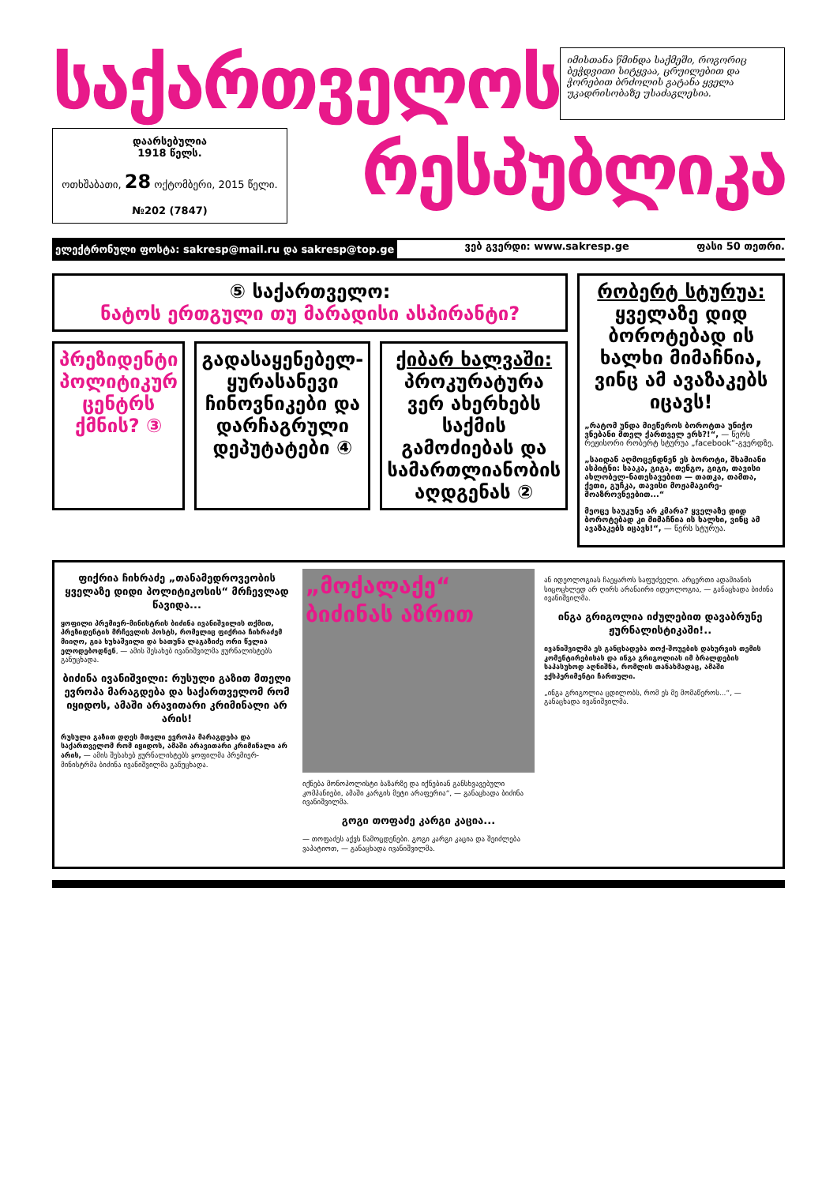საქართველოს
იმისთანა წმინდა საქმეში, როგორიც ბეჭდვითი სიტყვაა, ცრუილებით და ჭორებით ბრძოლის გატანა ყველა უკადრისობაზე უსაძაგლესია.
დაარსებულია
1918 წელს.
ოთხშაბათი, 28 ოქტომბერი, 2015 წელი.
№202 (7847)
რესპუბლიკა
ელექტრონული ფოსტა: sakresp@mail.ru და sakresp@top.ge ვებ გვერდი: www.sakresp.ge ფასი 50 თეთრი.
⑤ საქართველო:
ნატოს ერთგული თუ მარადისი ასპირანტი?
პრეზიდენტი პოლიტიკურ ცენტრს ქმნის? ③
გადასაყენებელ-ყურასანევი ჩინოვნიკები და დარჩაგრული დეპუტატები ④
ქიბარ ხალვაში:
პროკურატურა ვერ ახერხებს საქმის გამოძიებას და სამართლიანობის აღდგენას ②
რობერტ სტურუა:
ყველაზე დიდ ბოროტებად ის ხალხი მიმაჩნია, ვინც ამ ავაზაკებს იცავს!
„რატომ უნდა მიეწეროს ბოროტთა უნიჭო ვნებანი მთელ ქართველ ერს?!“, — წერს რეჟისორი რობერტ სტურუა „facebook“-გვერდზე.
„საიდან აღმოცენდნენ ეს ბოროტი, შხამიანი ასპიტნი: სააკა, გიგა, თენგო, გიგი, თავისი ახლობელ-ნათესავებით — თათკა, თამთა, ქეთი, გუჩკა, თავისი მოჟამაგირე-მოაზროვნეებით...“
მეოცე საუკუნე არ კმარა? ყველაზე დიდ ბოროტებად კი მიმაჩნია ის ხალხი, ვინც ამ ავაზაკებს იცავს!“, — წერს სტურუა.
ფიქრია ჩიხრაძე „თანამედროვეობის ყველაზე დიდი პოლიტიკოსის“ მრჩევლად წავიდა...
ყოფილი პრემიერ-მინისტრის ბიძინა ივანიშვილის თქმით, პრეზიდენტის მრჩევლის პოსტს, რომელიც ფიქრია ჩიხრაძემ მიიღო, გია ხუხაშვილი და ხათუნა ლაგაზიძე ორი წელია ელოდებოდნენ, — ამის შესახებ ივანიშვილმა ჟურნალისტებს განუცხადა.
ბიძინა ივანიშვილი: რუსული გაზით მთელი ევროპა მარაგდება და საქართველომ რომ იყიდოს, ამაში არავითარი კრიმინალი არ არის!
რუსული გაზით დღეს მთელი ევროპა მარაგდება და საქართველომ რომ იყიდოს, ამაში არავითარი კრიმინალი არ არის, — ამის შესახებ ჟურნალისტებს ყოფილმა პრემიერ-მინისტრმა ბიძინა ივანიშვილმა განუცხადა.
„მოქალაქე“ ბიძინას აზრით
იქნება მონოპოლისტი ბაზარზე და იქნებიან განსხვავებული კომპანიები, ამაში კარგის მეტი არაფერია“, — განაცხადა ბიძინა ივანიშვილმა.
გოგი თოფაძე კარგი კაცია...
— თოფაძეს აქვს წამოცდენები. გოგი კარგი კაცია და შეიძლება ვაპატიოთ, — განაცხადა ივანიშვილმა.
ან იდეოლოგიას ჩაეყაროს საფუძველი. არცერთი ადამიანის სიცოცხლედ არ ღირს არანაირი იდეოლოგია, — განაცხადა ბიძინა ივანიშვილმა.
ინგა გრიგოლია იძულებით დავაბრუნე ჟურნალისტიკაში!..
ივანიშვილმა ეს განცხადება თოქ-შოუების დახურვის თემის კომენტირებისას და ინგა გრიგოლიას იმ ბრალდების საპასუხოდ აღნიშნა, რომლის თანახმადაც, ამაში ექსპერიმენტი ჩართული.
„ინგა გრიგოლია ცდილობს, რომ ეს მე მომაწეროს...“, — განაცხადა ივანიშვილმა.